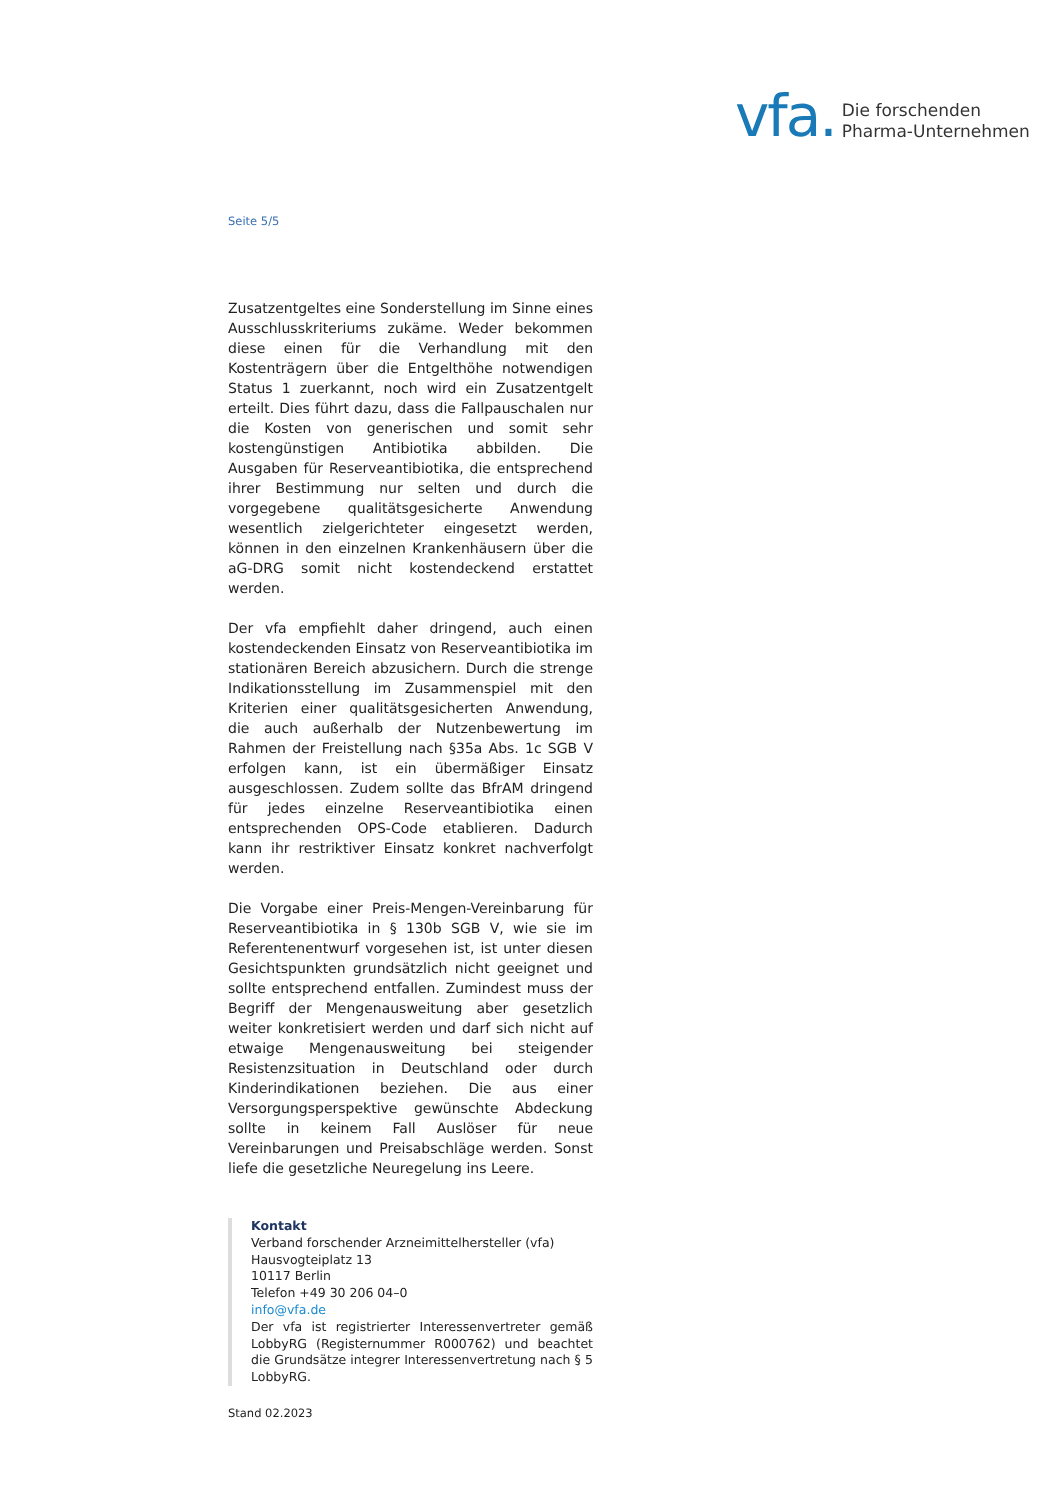vfa. Die forschenden
Pharma-Unternehmen
Seite 5/5
Zusatzentgeltes eine Sonderstellung im Sinne eines Ausschlusskriteriums zukäme. Weder bekommen diese einen für die Verhandlung mit den Kostenträgern über die Entgelthöhe notwendigen Status 1 zuerkannt, noch wird ein Zusatzentgelt erteilt. Dies führt dazu, dass die Fallpauschalen nur die Kosten von generischen und somit sehr kostengünstigen Antibiotika abbilden. Die Ausgaben für Reserveantibiotika, die entsprechend ihrer Bestimmung nur selten und durch die vorgegebene qualitätsgesicherte Anwendung wesentlich zielgerichteter eingesetzt werden, können in den einzelnen Krankenhäusern über die aG-DRG somit nicht kostendeckend erstattet werden.
Der vfa empfiehlt daher dringend, auch einen kostendeckenden Einsatz von Reserveantibiotika im stationären Bereich abzusichern. Durch die strenge Indikationsstellung im Zusammenspiel mit den Kriterien einer qualitätsgesicherten Anwendung, die auch außerhalb der Nutzenbewertung im Rahmen der Freistellung nach §35a Abs. 1c SGB V erfolgen kann, ist ein übermäßiger Einsatz ausgeschlossen. Zudem sollte das BfrAM dringend für jedes einzelne Reserveantibiotika einen entsprechenden OPS-Code etablieren. Dadurch kann ihr restriktiver Einsatz konkret nachverfolgt werden.
Die Vorgabe einer Preis-Mengen-Vereinbarung für Reserveantibiotika in § 130b SGB V, wie sie im Referentenentwurf vorgesehen ist, ist unter diesen Gesichtspunkten grundsätzlich nicht geeignet und sollte entsprechend entfallen. Zumindest muss der Begriff der Mengenausweitung aber gesetzlich weiter konkretisiert werden und darf sich nicht auf etwaige Mengenausweitung bei steigender Resistenzsituation in Deutschland oder durch Kinderindikationen beziehen. Die aus einer Versorgungsperspektive gewünschte Abdeckung sollte in keinem Fall Auslöser für neue Vereinbarungen und Preisabschläge werden. Sonst liefe die gesetzliche Neuregelung ins Leere.
Kontakt
Verband forschender Arzneimittelhersteller (vfa)
Hausvogteiplatz 13
10117 Berlin
Telefon +49 30 206 04–0
info@vfa.de
Der vfa ist registrierter Interessenvertreter gemäß LobbyRG (Registernummer R000762) und beachtet die Grundsätze integrer Interessenvertretung nach § 5 LobbyRG.
Stand 02.2023